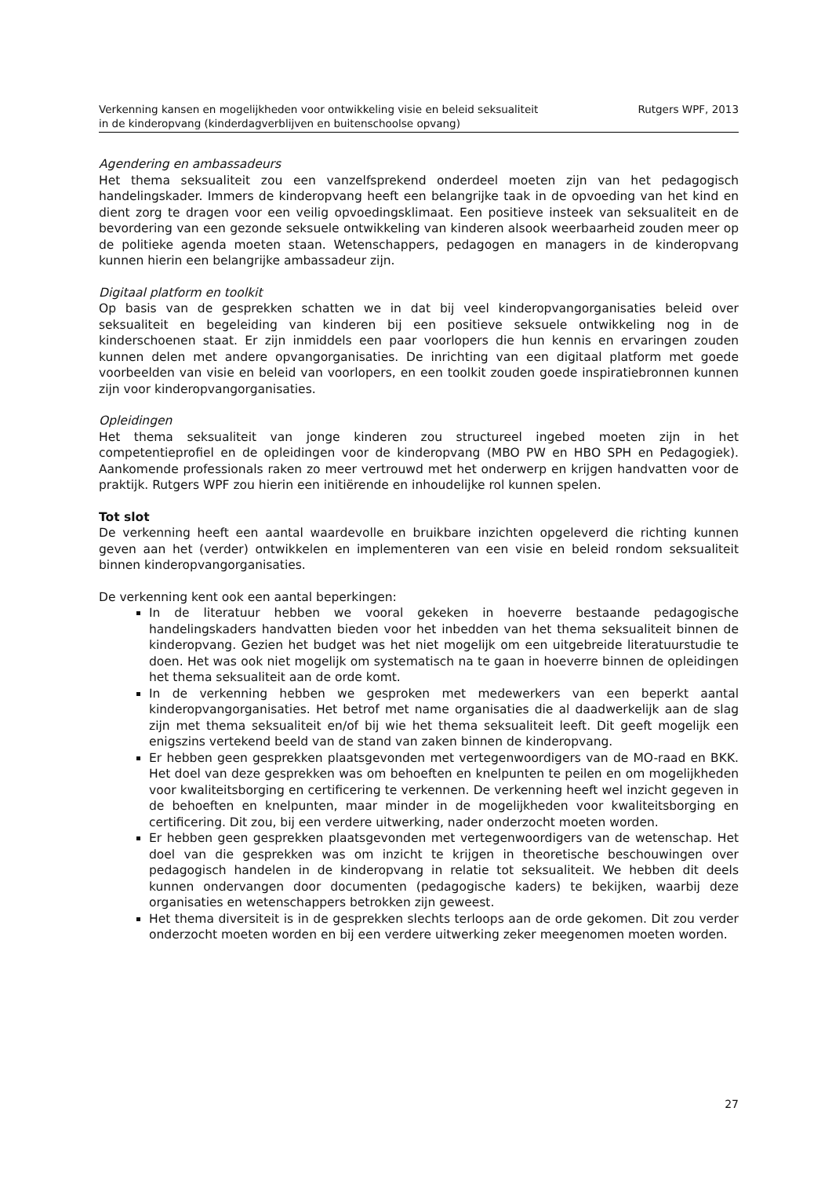Verkenning kansen en mogelijkheden voor ontwikkeling visie en beleid seksualiteit
in de kinderopvang (kinderdagverblijven en buitenschoolse opvang)
Rutgers WPF, 2013
Agendering en ambassadeurs
Het thema seksualiteit zou een vanzelfsprekend onderdeel moeten zijn van het pedagogisch handelingskader. Immers de kinderopvang heeft een belangrijke taak in de opvoeding van het kind en dient zorg te dragen voor een veilig opvoedingsklimaat. Een positieve insteek van seksualiteit en de bevordering van een gezonde seksuele ontwikkeling van kinderen alsook weerbaarheid zouden meer op de politieke agenda moeten staan. Wetenschappers, pedagogen en managers in de kinderopvang kunnen hierin een belangrijke ambassadeur zijn.
Digitaal platform en toolkit
Op basis van de gesprekken schatten we in dat bij veel kinderopvangorganisaties beleid over seksualiteit en begeleiding van kinderen bij een positieve seksuele ontwikkeling nog in de kinderschoenen staat. Er zijn inmiddels een paar voorlopers die hun kennis en ervaringen zouden kunnen delen met andere opvangorganisaties. De inrichting van een digitaal platform met goede voorbeelden van visie en beleid van voorlopers, en een toolkit zouden goede inspiratiebronnen kunnen zijn voor kinderopvangorganisaties.
Opleidingen
Het thema seksualiteit van jonge kinderen zou structureel ingebed moeten zijn in het competentieprofiel en de opleidingen voor de kinderopvang (MBO PW en HBO SPH en Pedagogiek). Aankomende professionals raken zo meer vertrouwd met het onderwerp en krijgen handvatten voor de praktijk. Rutgers WPF zou hierin een initiërende en inhoudelijke rol kunnen spelen.
Tot slot
De verkenning heeft een aantal waardevolle en bruikbare inzichten opgeleverd die richting kunnen geven aan het (verder) ontwikkelen en implementeren van een visie en beleid rondom seksualiteit binnen kinderopvangorganisaties.
De verkenning kent ook een aantal beperkingen:
In de literatuur hebben we vooral gekeken in hoeverre bestaande pedagogische handelingskaders handvatten bieden voor het inbedden van het thema seksualiteit binnen de kinderopvang. Gezien het budget was het niet mogelijk om een uitgebreide literatuurstudie te doen. Het was ook niet mogelijk om systematisch na te gaan in hoeverre binnen de opleidingen het thema seksualiteit aan de orde komt.
In de verkenning hebben we gesproken met medewerkers van een beperkt aantal kinderopvangorganisaties. Het betrof met name organisaties die al daadwerkelijk aan de slag zijn met thema seksualiteit en/of bij wie het thema seksualiteit leeft. Dit geeft mogelijk een enigszins vertekend beeld van de stand van zaken binnen de kinderopvang.
Er hebben geen gesprekken plaatsgevonden met vertegenwoordigers van de MO-raad en BKK. Het doel van deze gesprekken was om behoeften en knelpunten te peilen en om mogelijkheden voor kwaliteitsborging en certificering te verkennen. De verkenning heeft wel inzicht gegeven in de behoeften en knelpunten, maar minder in de mogelijkheden voor kwaliteitsborging en certificering. Dit zou, bij een verdere uitwerking, nader onderzocht moeten worden.
Er hebben geen gesprekken plaatsgevonden met vertegenwoordigers van de wetenschap. Het doel van die gesprekken was om inzicht te krijgen in theoretische beschouwingen over pedagogisch handelen in de kinderopvang in relatie tot seksualiteit. We hebben dit deels kunnen ondervangen door documenten (pedagogische kaders) te bekijken, waarbij deze organisaties en wetenschappers betrokken zijn geweest.
Het thema diversiteit is in de gesprekken slechts terloops aan de orde gekomen. Dit zou verder onderzocht moeten worden en bij een verdere uitwerking zeker meegenomen moeten worden.
27